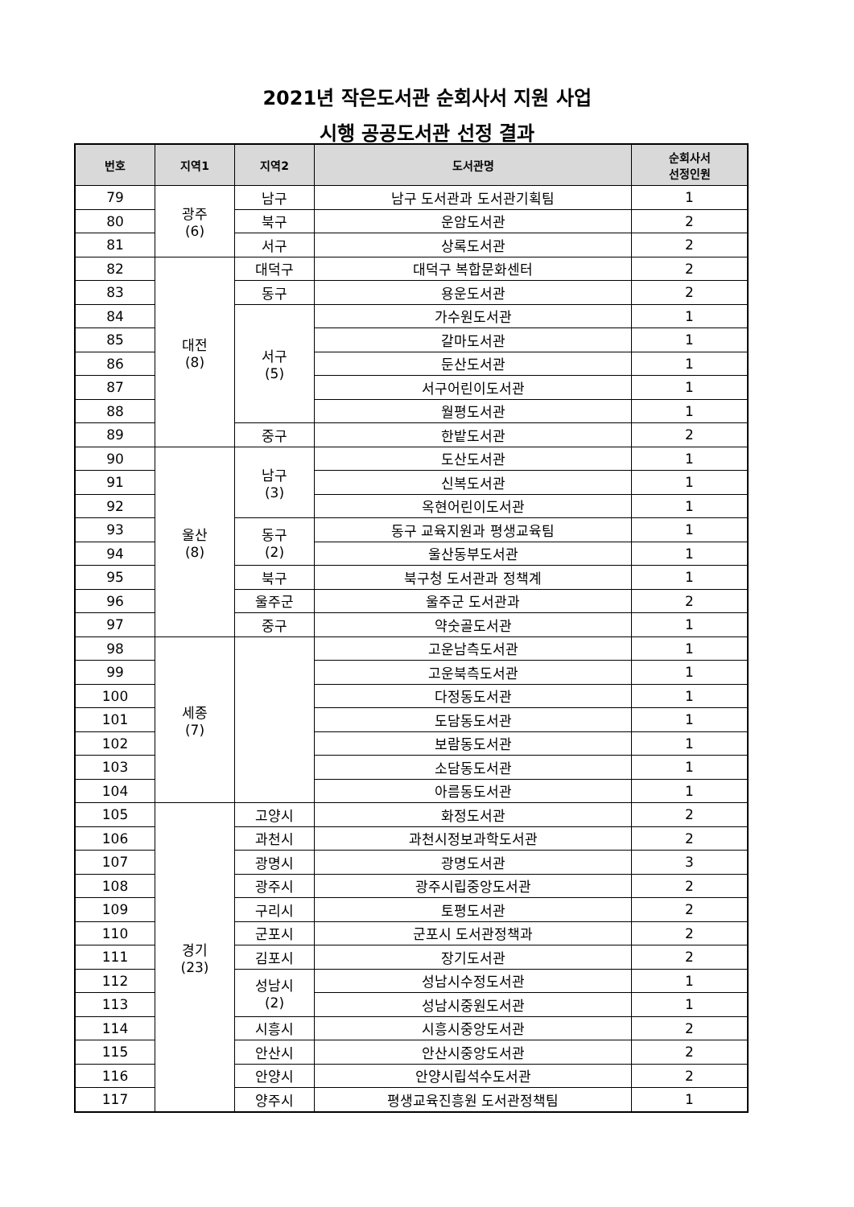2021년 작은도서관 순회사서 지원 사업
시행 공공도서관 선정 결과
| 번호 | 지역1 | 지역2 | 도서관명 | 순회사서 선정인원 |
| --- | --- | --- | --- | --- |
| 79 | 광주 (6) | 남구 | 남구 도서관과 도서관기획팀 | 1 |
| 80 | | 북구 | 운암도서관 | 2 |
| 81 | | 서구 | 상록도서관 | 2 |
| 82 | 대전 (8) | 대덕구 | 대덕구 복합문화센터 | 2 |
| 83 | | 동구 | 용운도서관 | 2 |
| 84 | | 서구 (5) | 가수원도서관 | 1 |
| 85 | | | 갈마도서관 | 1 |
| 86 | | | 둔산도서관 | 1 |
| 87 | | | 서구어린이도서관 | 1 |
| 88 | | | 월평도서관 | 1 |
| 89 | | 중구 | 한밭도서관 | 2 |
| 90 | 울산 (8) | 남구 (3) | 도산도서관 | 1 |
| 91 | | | 신복도서관 | 1 |
| 92 | | | 옥현어린이도서관 | 1 |
| 93 | | 동구 (2) | 동구 교육지원과 평생교육팀 | 1 |
| 94 | | | 울산동부도서관 | 1 |
| 95 | | 북구 | 북구청 도서관과 정책계 | 1 |
| 96 | | 울주군 | 울주군 도서관과 | 2 |
| 97 | | 중구 | 약숫골도서관 | 1 |
| 98 | 세종 (7) | | 고운남측도서관 | 1 |
| 99 | | | 고운북측도서관 | 1 |
| 100 | | | 다정동도서관 | 1 |
| 101 | | | 도담동도서관 | 1 |
| 102 | | | 보람동도서관 | 1 |
| 103 | | | 소담동도서관 | 1 |
| 104 | | | 아름동도서관 | 1 |
| 105 | 경기 (23) | 고양시 | 화정도서관 | 2 |
| 106 | | 과천시 | 과천시정보과학도서관 | 2 |
| 107 | | 광명시 | 광명도서관 | 3 |
| 108 | | 광주시 | 광주시립중앙도서관 | 2 |
| 109 | | 구리시 | 토평도서관 | 2 |
| 110 | | 군포시 | 군포시 도서관정책과 | 2 |
| 111 | | 김포시 | 장기도서관 | 2 |
| 112 | | 성남시 (2) | 성남시수정도서관 | 1 |
| 113 | | | 성남시중원도서관 | 1 |
| 114 | | 시흥시 | 시흥시중앙도서관 | 2 |
| 115 | | 안산시 | 안산시중앙도서관 | 2 |
| 116 | | 안양시 | 안양시립석수도서관 | 2 |
| 117 | | 양주시 | 평생교육진흥원 도서관정책팀 | 1 |